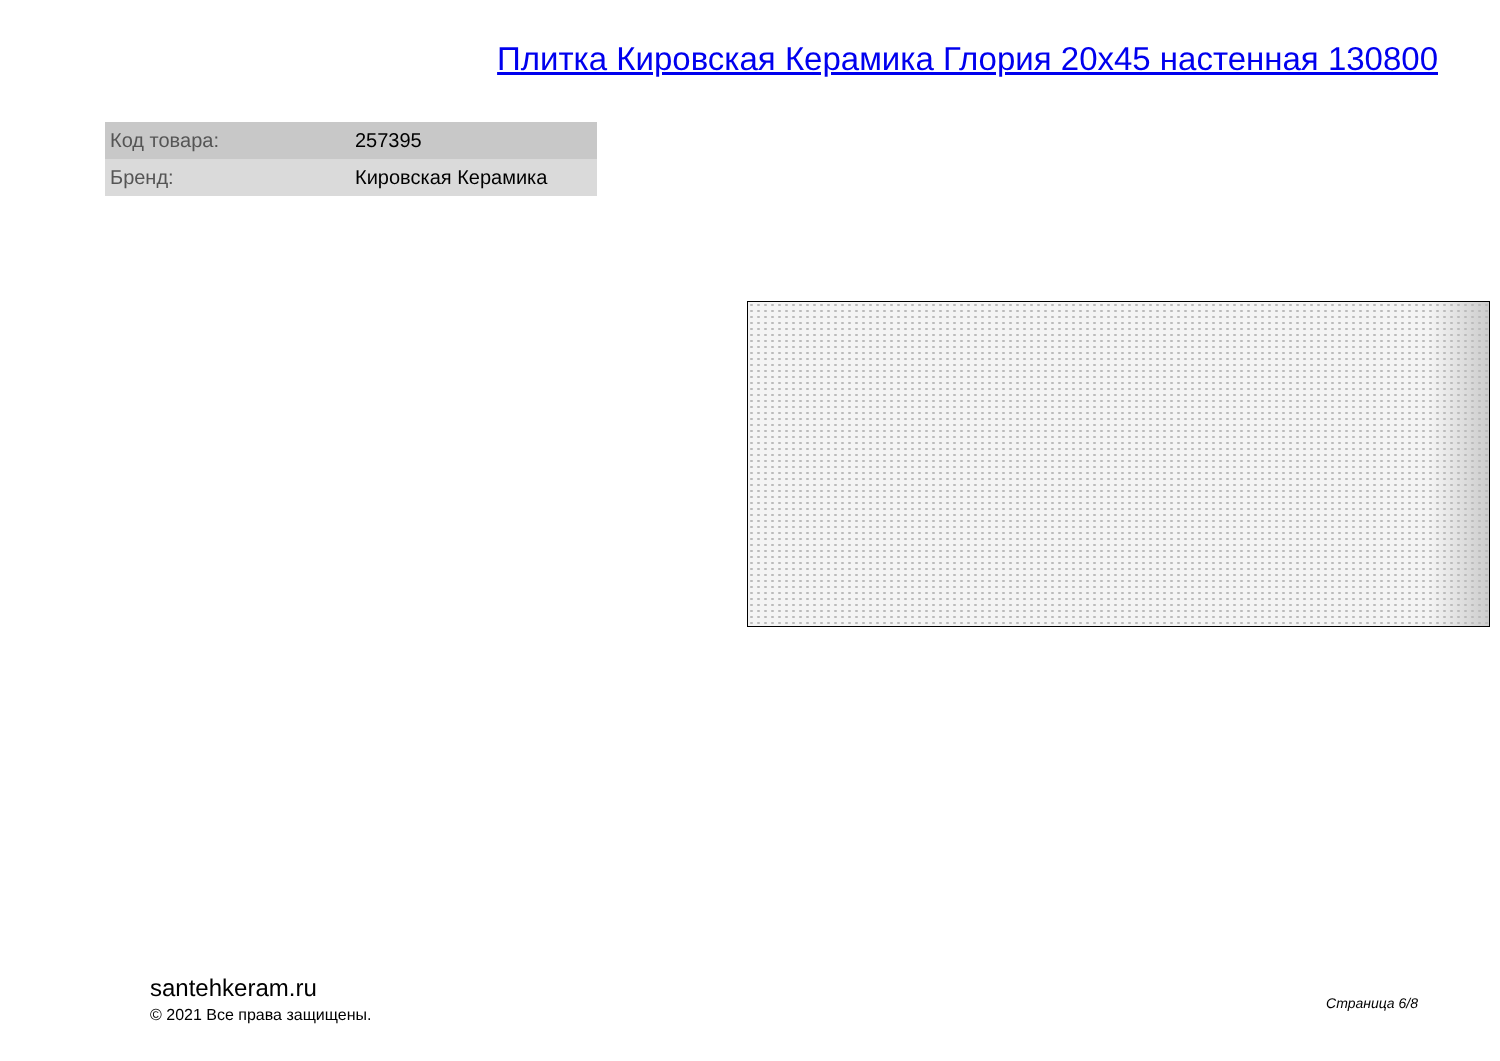Плитка Кировская Керамика Глория 20x45 настенная 130800
| Код товара: | 257395 |
| Бренд: | Кировская Керамика |
santehkeram.ru
© 2021 Все права защищены.
Страница 6/8